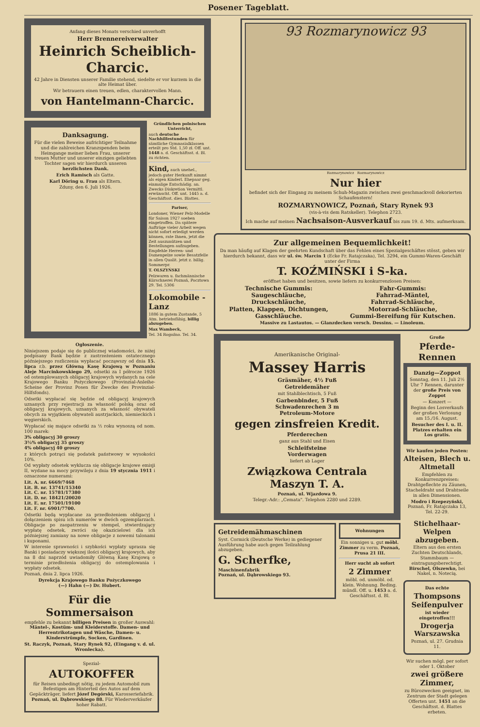Posener Tageblatt.
Anfang dieses Monats verschied unverhofft
Herr Brennereiverwalter
Heinrich Scheiblich-Charcic.
42 Jahre in Diensten unserer Familie stehend, siedelte er vor kurzem in die alte Heimat über.
Wir betrauern einen treuen, edlen, charaktervollen Mann.
von Hantelmann-Charcic.
Danksagung.
Für die vielen Beweise aufrichtiger Teilnahme und die zahlreichen Kranzspenden beim Heimgange meiner lieben Frau, unserer treuen Mutter und unserer einzigen geliebten Tochter sagen wir hierdurch unseren herzlichsten Dank.
Erich Ramisch als Gatte.
Karl Döring u. Frau als Eltern.
Zduny, den 6. Juli 1926.
Gründlichen polnischen Unterricht,
auch deutsche Nachhilfestunden für sämtliche Gymnasialklassen erteilt pro Std. 1,50 zł. Off. unt. 1448 a. d. Geschäftsst. d. Bl. zu richten.
Kind, auch unehel., jedoch guter Herkunft nimmt als eigen Kinderl. Ehepaar geg. einmalige Entschädig. an. Zwecks Diskretion Vermittl. erwünscht. Off. unt. 1445 a. d. Geschäftsst. dies. Blattes.
Pariser,
Londoner, Wiener Pelz-Modelle für Saison 1927 soeben eingetroffen. Da spätere Aufträge vieler Arbeit wegen nicht sofort erledigt werden können, rate Ihnen, jetzt die Zeit auszunützen und Bestellungen aufzugeben. Empfehle Herren- und Damenpelze sowie Besatzfelle in allen Qualit. jetzt z. billig. Sommerpr.
T. OLSZYŃSKI
Pelzwaren u. fachmännische Kürschnerei Poznań, Pocztowa 29. Tel. 5306
Lokomobile - Lanz
1886 in gutem Zustande, 5 Atm. betriebsfähig, billig abzugeben.
Max Wambeck,
Tel. 34 Rogoźno. Tel. 34.
Ogłoszenie.
Niniejszem podaje się do publicznej wiadomości, że niżej podpisany Bank będzie z zastrzeżeniem ostatecznego późniejszego rozliczenia wypłacać począwszy od dnia 15. lipca r.b. przez Główną Kasę Krajową w Poznaniu Aleje Marcinkowskiego 29, odsetki za I półrocze 1926 od ostemplowanych obligacyj krajowych wydanych na cele Krajowego Banku Pożyczkowego (Provinzial-Anleihe-Scheine der Provinz Posen für Zwecke des Provinzial-Hilfsfonds).
Odsetki wypłacać się będzie od obligacyj krajowych uznanych przy rejestracji za własność polską oraz od obligacyj krajowych, uznanych za własność obywateli obcych za wyjątkiem obywateli austrjackich, niemieckich i węgierskich.
Wypłacać się mające odsetki za ½ roku wynoszą od nom. 100 marek:
3% obligacyj 30 groszy
3½% obligacyj 35 groszy
4% obligacyj 40 groszy
z których potrąci się podatek państwowy w wysokości 10%.
Od wypłaty odsetek wyklucza się obligacje krajowe emisji II, wydane na mocy przywileju z dnia 19 stycznia 1911 i oznaczone numerami:
Lit. A. nr. 6669/7468
Lit. B. nr. 13741/15340
Lit. C. nr. 15781/17380
Lit. D. nr. 18421/20020
Lit. E. nr. 17501/19100
Lit. F. nr. 6901/7700.
Odsetki będą wypłacane za przedłożeniem obligacyj i dołączeniem spisu ich numerów w dwóch ogzemplarzach. Obligacje po zaopatrzeniu w stempel, stwierdzający wypłatę odsetek, zwróci się okazicielowi dla ich późniejszej zamiany na nowe obligacje z nowemi talonami i kuponami.
W interesie sprawności i szybkości wypłaty uprasza się Banki i posiadaczy większej ilości obligacyj krajowych, aby na 8 dni naprzód uwiadomiły Główną Kasę Krajową o terminie przedłożenia obligacyj do ostemplowania i wypłaty odsetek.
Poznań, dnia 2. lipca 1926.
Dyrekcja Krajowego Banku Pożyczkowego
(—) Hahn (—) Dr. Hubert.
Für die Sommersaison
empfehle zu bekannt billigen Preisen in großer Auswahl: Mäntel-, Kostüm- und Kleiderstoffe. Damen- und Herrentrikotagen und Wäsche, Damen- u. Kinderstrümpfe, Socken, Gardinen.
St. Raczyk, Poznań, Stary Rynek 92, (Eingang v. d. ul. Wronlecka).
Spezial-
AUTOKOFFER
für Reisen unbedingt nötig, zu jedem Automobil zum Befestigen am Hinterteil des Autos auf dem Gepäckträger, liefert Józef Degórski, Karosseriefabrik. Poznań, ul. Dąbrowskiego 88. Für Wiederverkäufer hoher Rabatt.
93 Rozmarynowicz 93
Rozmarynowicz Rozmarynowicz
Nur hier
befindet sich der Eingang zu meinem Schuh-Magazin zwischen zwei geschmackvoll dekorierten Schaufenstern!
ROZMARYNOWICZ, Poznań, Stary Rynek 93
(vis-à-vis dem Ratskeller). Telephon 2723.
Ich mache auf meinen Nachsaison-Ausverkauf bis zum 19. d. Mts. aufmerksam.
Zur allgemeinen Bequemlichkeit!
Da man häufig auf Klagen der geehrten Kundschaft über das Fehlen eines Spezialgeschäftes stösst, geben wir hierdurch bekannt, dass wir ul. św. Marcin 1 (Ecke Fr. Ratajczaka), Tel. 3294, ein Gummi-Waren-Geschäft unter der Firma
T. KOŹMIŃSKI i S-ka.
eröffnet haben und besitzen, sowie liefern zu konkurrenzlosen Preisen:
Technische Gummis:
Saugeschläuche,
Druckschläuche,
Platten, Klappen, Dichtungen,
Gasschläuche.
Fahr-Gummis:
Fahrrad-Mäntel,
Fahrrad-Schläuche,
Motorrad-Schläuche,
Gummi-Bereifung für Kutschen.
Massive zu Lastautos. — Glanzdecken versch. Dessins. — Linoleum.
Amerikanische Original-
Massey Harris
Gräsmäher, 4½ Fuß
Getreidemäher
mit Stahlblechtisch, 5 Fuß
Garbenbinder, 5 Fuß
Schwadenrechen 3 m
Petroleum-Motore
gegen zinsfreien Kredit.
Pferderechen
ganz aus Stahl und Eisen
Schleifsteine
Vorderwagen
liefert ab Lager
Związkowa Centrala Maszyn T. A.
Poznań, ul. Wjazdowa 9.
Telegr.-Adr.: „Cemata". Telephon 2280 und 2289.
Getreidemähmaschinen
Syst. Cormick (Deutsche Werke) in gediegener Ausführung habe auch gegen Teilzahlung abzugeben.
G. Scherfke,
Maschinenfabrik
Poznań, ul. Dąbrowskiego 93.
Wohnungen
Ein sonniges u. gut möbl. Zimmer zu verm. Poznań, Prusa 21 III.
Herr sucht ab sofort
2 Zimmer
möbl. od. unmöbl. od. klein. Wohnung. Beding. mündl. Off. u. 1453 a. d. Geschäftsst. d. Bl.
Große
Pferde- Rennen
Danzig—Zoppot
Sonntag, den 11. Juli 2½ Uhr 7 Rennen, darunter der große Preis von Zoppot
— Konzert —
Beginn des Losverkaufs der großen Verlosung am 15./16. August.
Besucher des I. u. II. Platzes erhalten ein Los gratis.
Wir kaufen jeden Posten:
Alteisen, Blech u. Altmetall
Empfehlen zu Konkurrenzpreisen: Drahtgeflechte zu Zäunen, Stacheldraht und Drahtseile in allen Dimensionen.
Modro i Rzepezyński, Poznań, Fr. Ratajczaka 13, Tel. 22-29.
Stichelhaar-Welpen abzugeben.
Eltern aus den ersten Zuchten Deutschlands, Stammbaum — eintragungsberechtigt. Birschel, Olszewko, bei Nakel, n. Notecią.
Das echte
Thompsons Seifenpulver
ist wieder eingetroffen!!!
Drogerja Warszawska
Poznań, ul. 27. Grudnia 11.
Wir suchen mögl. per sofort oder 1. Oktober
zwei größere Zimmer,
zu Bürozwecken geeignet, im Zentrum der Stadt gelegen Offerten unt. 1451 an die Geschäftsst. d. Blattes erbeten.